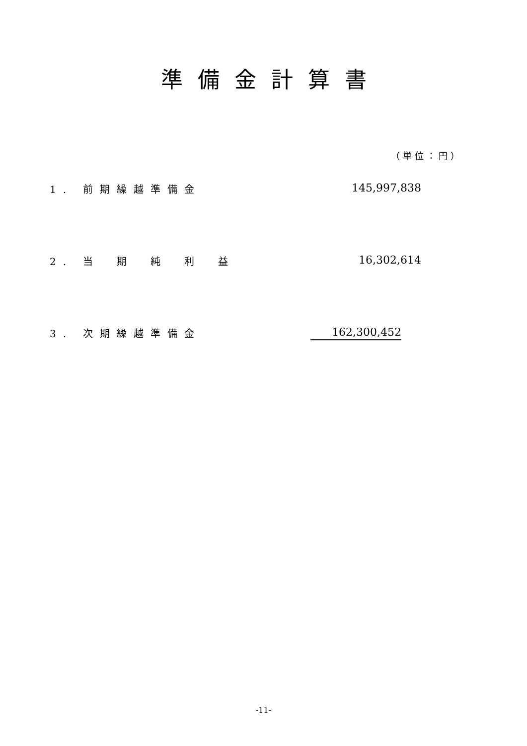準備金計算書
（単位：円）
| 1. 前期繰越準備金 | 145,997,838 |
| 2. 当 期 純 利 益 | 16,302,614 |
| 3. 次期繰越準備金 | 162,300,452 |
-11-